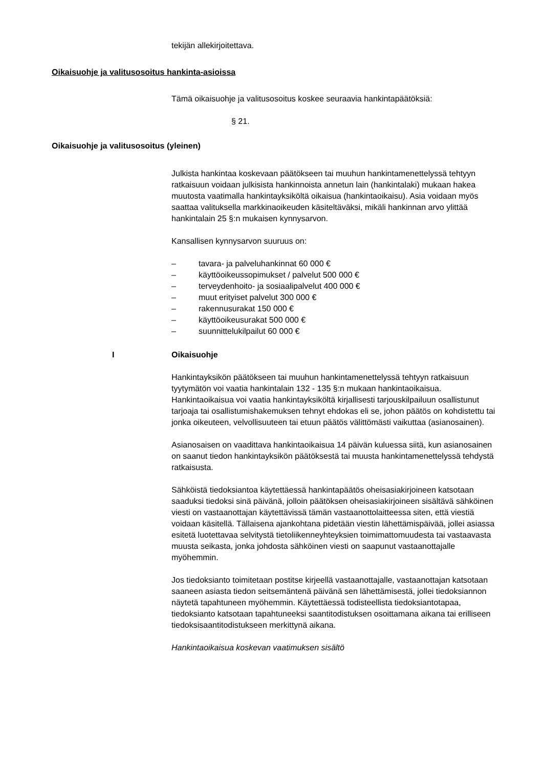tekijän allekirjoitettava.
Oikaisuohje ja valitusosoitus hankinta-asioissa
Tämä oikaisuohje ja valitusosoitus koskee seuraavia hankintapäätöksiä:
§ 21.
Oikaisuohje ja valitusosoitus (yleinen)
Julkista hankintaa koskevaan päätökseen tai muuhun hankintamenette­lyssä tehtyyn ratkaisuun voidaan julkisista hankinnoista annetun lain (han­kintalaki) mukaan hakea muutosta vaatimalla hankintayksiköltä oikaisua (hankintaoikaisu). Asia voidaan myös saattaa valituksella markkinaoikeu­den käsiteltäväksi, mikäli hankinnan arvo ylittää hankintalain 25 §:n mu­kaisen kynnysarvon.
Kansallisen kynnysarvon suuruus on:
– tavara- ja palveluhankinnat 60 000 €
– käyttöoikeussopimukset / palvelut 500 000 €
– terveydenhoito- ja sosiaalipalvelut 400 000 €
– muut erityiset palvelut 300 000 €
– rakennusurakat 150 000 €
– käyttöoikeusurakat 500 000 €
– suunnittelukilpailut 60 000 €
I Oikaisuohje
Hankintayksikön päätökseen tai muuhun hankintamenettelyssä tehtyyn ratkaisuun tyytymätön voi vaatia hankintalain 132 - 135 §:n mukaan han­kintaoikaisua. Hankintaoikaisua voi vaatia hankintayksiköltä kirjallisesti tar­jouskilpailuun osallistunut tarjoaja tai osallistumishakemuksen tehnyt eh­dokas eli se, johon päätös on kohdistettu tai jonka oikeuteen, velvollisuu­teen tai etuun päätös välittömästi vaikuttaa (asianosainen).
Asianosaisen on vaadittava hankintaoikaisua 14 päivän kuluessa siitä, kun asianosainen on saanut tiedon hankintayksikön päätöksestä tai muusta hankintamenettelyssä tehdystä ratkaisusta.
Sähköistä tiedoksiantoa käytettäessä hankintapäätös oheisasiakirjoineen katsotaan saaduksi tiedoksi sinä päivänä, jolloin päätöksen oheisasiakirjoi­neen sisältävä sähköinen viesti on vastaanottajan käytettävissä tämän vastaanottolaitteessa siten, että viestiä voidaan käsitellä. Tällaisena ajan­kohtana pidetään viestin lähettämispäivää, jollei asiassa esitetä luotetta­vaa selvitystä tietoliikenneyhteyksien toimimattomuudesta tai vastaavasta muusta seikasta, jonka johdosta sähköinen viesti on saapunut vastaanot­tajalle myöhemmin.
Jos tiedoksianto toimitetaan postitse kirjeellä vastaanottajalle, vastaanotta­jan katsotaan saaneen asiasta tiedon seitsemäntenä päivänä sen lähet­tämisestä, jollei tiedoksiannon näytetä tapahtuneen myöhemmin. Käytet­täessä todisteellista tiedoksiantotapaa, tiedoksianto katsotaan tapahtu­neeksi saantitodistuksen osoittamana aikana tai erilliseen tiedoksisaanti­todistukseen merkittynä aikana.
Hankintaoikaisua koskevan vaatimuksen sisältö